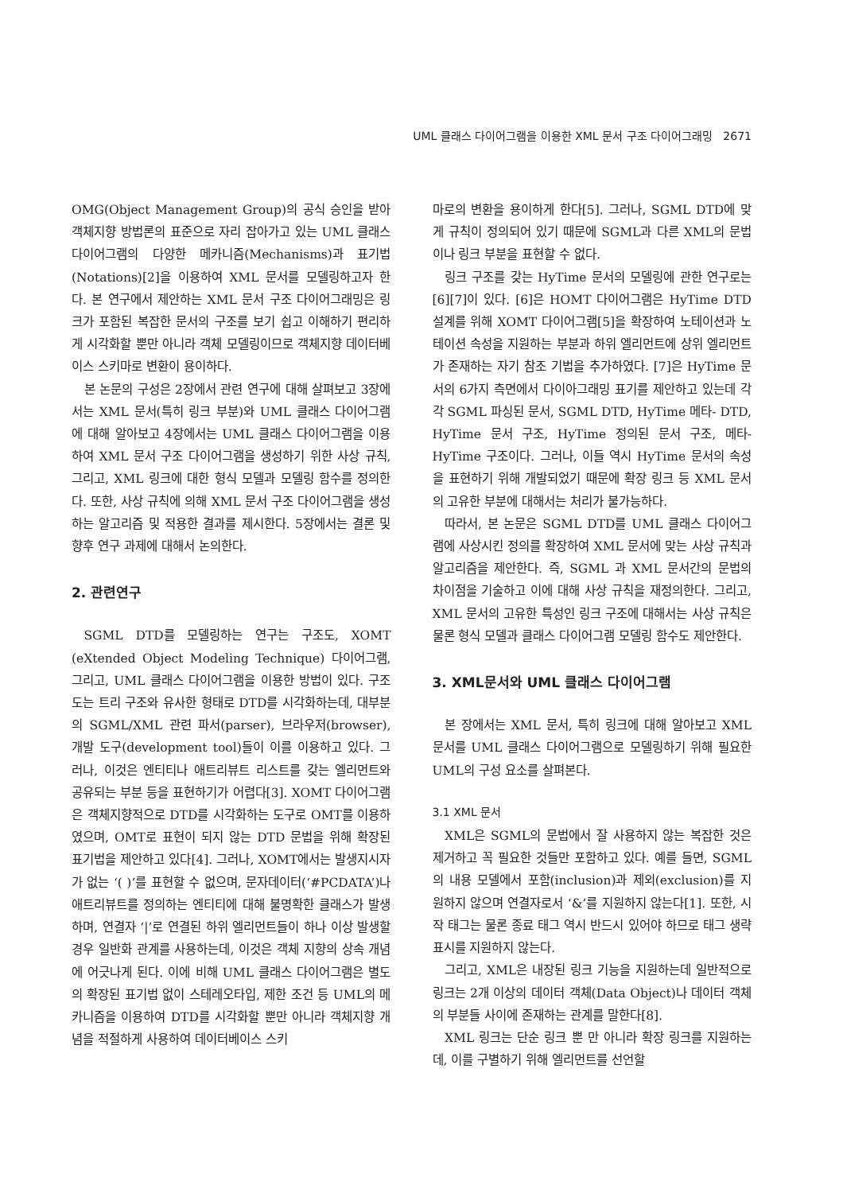UML 클래스 다이어그램을 이용한 XML 문서 구조 다이어그래밍 2671
OMG(Object Management Group)의 공식 승인을 받아 객체지향 방법론의 표준으로 자리 잡아가고 있는 UML 클래스 다이어그램의 다양한 메카니즘(Mechanisms)과 표기법(Notations)[2]을 이용하여 XML 문서를 모델링하고자 한다. 본 연구에서 제안하는 XML 문서 구조 다이어그래밍은 링크가 포함된 복잡한 문서의 구조를 보기 쉽고 이해하기 편리하게 시각화할 뿐만 아니라 객체 모델링이므로 객체지향 데이터베이스 스키마로 변환이 용이하다.
본 논문의 구성은 2장에서 관련 연구에 대해 살펴보고 3장에서는 XML 문서(특히 링크 부분)와 UML 클래스 다이어그램에 대해 알아보고 4장에서는 UML 클래스 다이어그램을 이용하여 XML 문서 구조 다이어그램을 생성하기 위한 사상 규칙, 그리고, XML 링크에 대한 형식 모델과 모델링 함수를 정의한다. 또한, 사상 규칙에 의해 XML 문서 구조 다이어그램을 생성하는 알고리즘 및 적용한 결과를 제시한다. 5장에서는 결론 및 향후 연구 과제에 대해서 논의한다.
2. 관련연구
SGML DTD를 모델링하는 연구는 구조도, XOMT (eXtended Object Modeling Technique) 다이어그램, 그리고, UML 클래스 다이어그램을 이용한 방법이 있다. 구조도는 트리 구조와 유사한 형태로 DTD를 시각화하는데, 대부분의 SGML/XML 관련 파서(parser), 브라우저(browser), 개발 도구(development tool)들이 이를 이용하고 있다. 그러나, 이것은 엔티티나 애트리뷰트 리스트를 갖는 엘리먼트와 공유되는 부분 등을 표현하기가 어렵다[3]. XOMT 다이어그램은 객체지향적으로 DTD를 시각화하는 도구로 OMT를 이용하였으며, OMT로 표현이 되지 않는 DTD 문법을 위해 확장된 표기법을 제안하고 있다[4]. 그러나, XOMT에서는 발생지시자가 없는 ‘( )’를 표현할 수 없으며, 문자데이터(‘#PCDATA’)나 애트리뷰트를 정의하는 엔티티에 대해 불명확한 클래스가 발생하며, 연결자 ‘|’로 연결된 하위 엘리먼트들이 하나 이상 발생할 경우 일반화 관계를 사용하는데, 이것은 객체 지향의 상속 개념에 어긋나게 된다. 이에 비해 UML 클래스 다이어그램은 별도의 확장된 표기법 없이 스테레오타입, 제한 조건 등 UML의 메카니즘을 이용하여 DTD를 시각화할 뿐만 아니라 객체지향 개념을 적절하게 사용하여 데이터베이스 스키
마로의 변환을 용이하게 한다[5]. 그러나, SGML DTD에 맞게 규칙이 정의되어 있기 때문에 SGML과 다른 XML의 문법이나 링크 부분을 표현할 수 없다.
링크 구조를 갖는 HyTime 문서의 모델링에 관한 연구로는 [6][7]이 있다. [6]은 HOMT 다이어그램은 HyTime DTD 설계를 위해 XOMT 다이어그램[5]을 확장하여 노테이션과 노테이션 속성을 지원하는 부분과 하위 엘리먼트에 상위 엘리먼트가 존재하는 자기 참조 기법을 추가하였다. [7]은 HyTime 문서의 6가지 측면에서 다이아그래밍 표기를 제안하고 있는데 각각 SGML 파싱된 문서, SGML DTD, HyTime 메타- DTD, HyTime 문서 구조, HyTime 정의된 문서 구조, 메타-HyTime 구조이다. 그러나, 이들 역시 HyTime 문서의 속성을 표현하기 위해 개발되었기 때문에 확장 링크 등 XML 문서의 고유한 부분에 대해서는 처리가 불가능하다.
따라서, 본 논문은 SGML DTD를 UML 클래스 다이어그램에 사상시킨 정의를 확장하여 XML 문서에 맞는 사상 규칙과 알고리즘을 제안한다. 즉, SGML 과 XML 문서간의 문법의 차이점을 기술하고 이에 대해 사상 규칙을 재정의한다. 그리고, XML 문서의 고유한 특성인 링크 구조에 대해서는 사상 규칙은 물론 형식 모델과 클래스 다이어그램 모델링 함수도 제안한다.
3. XML문서와 UML 클래스 다이어그램
본 장에서는 XML 문서, 특히 링크에 대해 알아보고 XML 문서를 UML 클래스 다이어그램으로 모델링하기 위해 필요한 UML의 구성 요소를 살펴본다.
3.1 XML 문서
XML은 SGML의 문법에서 잘 사용하지 않는 복잡한 것은 제거하고 꼭 필요한 것들만 포함하고 있다. 예를 들면, SGML의 내용 모델에서 포함(inclusion)과 제외(exclusion)를 지원하지 않으며 연결자로서 ‘&’를 지원하지 않는다[1]. 또한, 시작 태그는 물론 종료 태그 역시 반드시 있어야 하므로 태그 생략 표시를 지원하지 않는다.
그리고, XML은 내장된 링크 기능을 지원하는데 일반적으로 링크는 2개 이상의 데이터 객체(Data Object)나 데이터 객체의 부분들 사이에 존재하는 관계를 말한다[8].
XML 링크는 단순 링크 뿐 만 아니라 확장 링크를 지원하는데, 이를 구별하기 위해 엘리먼트를 선언할